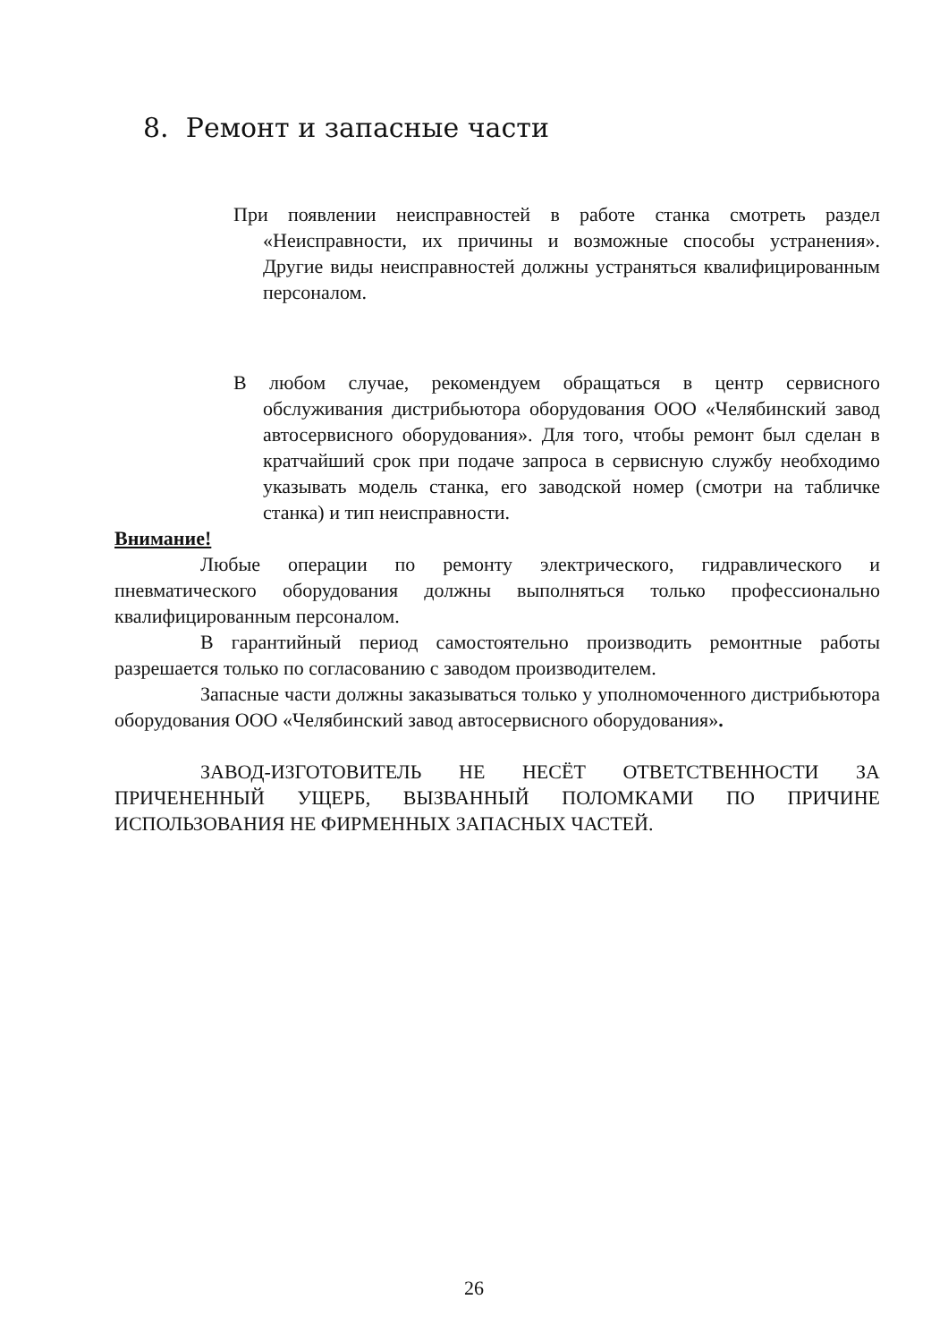8. Ремонт и запасные части
При появлении неисправностей в работе станка смотреть раздел «Неисправности, их причины и возможные способы устранения». Другие виды неисправностей должны устраняться квалифицированным персоналом.
В любом случае, рекомендуем обращаться в центр сервисного обслуживания дистрибьютора оборудования ООО «Челябинский завод автосервисного оборудования». Для того, чтобы ремонт был сделан в кратчайший срок при подаче запроса в сервисную службу необходимо указывать модель станка, его заводской номер (смотри на табличке станка) и тип неисправности.
Внимание!
Любые операции по ремонту электрического, гидравлического и пневматического оборудования должны выполняться только профессионально квалифицированным персоналом.
В гарантийный период самостоятельно производить ремонтные работы разрешается только по согласованию с заводом производителем.
Запасные части должны заказываться только у уполномоченного дистрибьютора оборудования ООО «Челябинский завод автосервисного оборудования».
ЗАВОД-ИЗГОТОВИТЕЛЬ НЕ НЕСЁТ ОТВЕТСТВЕННОСТИ ЗА ПРИЧЕНЕННЫЙ УЩЕРБ, ВЫЗВАННЫЙ ПОЛОМКАМИ ПО ПРИЧИНЕ ИСПОЛЬЗОВАНИЯ НЕ ФИРМЕННЫХ ЗАПАСНЫХ ЧАСТЕЙ.
26